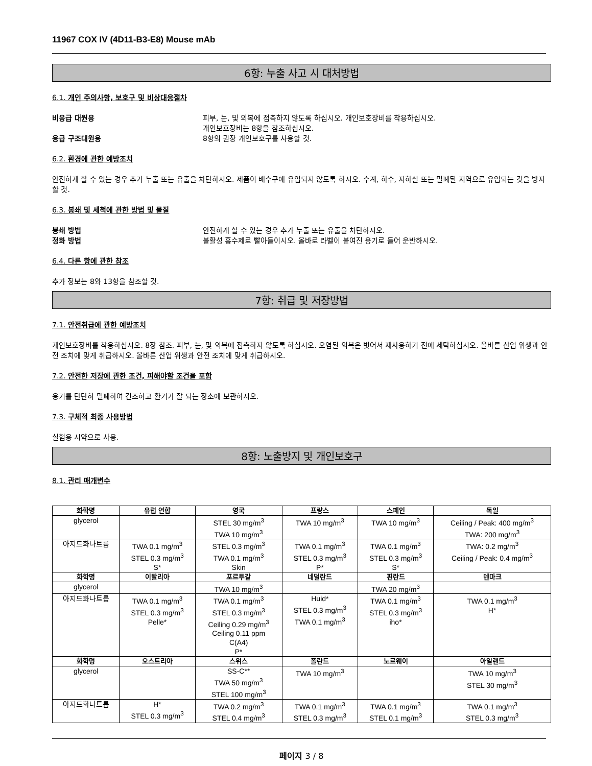11967 COX IV (4D11-B3-E8) Mouse mAb
6항: 누출 사고 시 대처방법
6.1. 개인 주의사항, 보호구 및 비상대응절차
비응급 대원용 피부, 눈, 및 의복에 접촉하지 않도록 하십시오. 개인보호장비를 착용하십시오.
개인보호장비는 8항을 참조하십시오.
응급 구조대원용 8항의 권장 개인보호구를 사용할 것.
6.2. 환경에 관한 예방조치
안전하게 할 수 있는 경우 추가 누출 또는 유출을 차단하시오. 제품이 배수구에 유입되지 않도록 하시오. 수계, 하수, 지하실 또는 밀폐된 지역으로 유입되는 것을 방지할 것.
6.3. 봉쇄 및 세척에 관한 방법 및 물질
봉쇄 방법 안전하게 할 수 있는 경우 추가 누출 또는 유출을 차단하시오.
정화 방법 불활성 흡수제로 빨아들이시오. 올바로 라벨이 붙여진 용기로 들어 운반하시오.
6.4. 다른 항에 관한 참조
추가 정보는 8와 13항을 참조할 것.
7항: 취급 및 저장방법
7.1. 안전취급에 관한 예방조치
개인보호장비를 착용하십시오. 8장 참조. 피부, 눈, 및 의복에 접촉하지 않도록 하십시오. 오염된 의복은 벗어서 재사용하기 전에 세탁하십시오. 올바른 산업 위생과 안전 조치에 맞게 취급하시오. 올바른 산업 위생과 안전 조치에 맞게 취급하시오.
7.2. 안전한 저장에 관한 조건, 피해야할 조건을 포함
용기를 단단히 밀폐하여 건조하고 환기가 잘 되는 장소에 보관하시오.
7.3. 구체적 최종 사용방법
실험용 시약으로 사용.
8항: 노출방지 및 개인보호구
8.1. 관리 매개변수
| 화학명 | 유럽 연합 | 영국 | 프랑스 | 스페인 | 독일 |
| --- | --- | --- | --- | --- | --- |
| glycerol | | STEL 30 mg/m<sup>3</sup> TWA 10 mg/m<sup>3</sup> | TWA 10 mg/m<sup>3</sup> | TWA 10 mg/m<sup>3</sup> | Ceiling / Peak: 400 mg/m<sup>3</sup> TWA: 200 mg/m<sup>3</sup> |
| 아지드화나트륨 | TWA 0.1 mg/m<sup>3</sup> STEL 0.3 mg/m<sup>3</sup> S* | STEL 0.3 mg/m<sup>3</sup> TWA 0.1 mg/m<sup>3</sup> Skin | TWA 0.1 mg/m<sup>3</sup> STEL 0.3 mg/m<sup>3</sup> P* | TWA 0.1 mg/m<sup>3</sup> STEL 0.3 mg/m<sup>3</sup> S* | TWA: 0.2 mg/m<sup>3</sup> Ceiling / Peak: 0.4 mg/m<sup>3</sup> |
| 화학명 | 이탈리아 | 포르투갈 | 네덜란드 | 핀란드 | 덴마크 |
| glycerol | | TWA 10 mg/m<sup>3</sup> | | TWA 20 mg/m<sup>3</sup> | |
| 아지드화나트륨 | TWA 0.1 mg/m<sup>3</sup> STEL 0.3 mg/m<sup>3</sup> Pelle* | TWA 0.1 mg/m<sup>3</sup> STEL 0.3 mg/m<sup>3</sup> Ceiling 0.29 mg/m<sup>3</sup> Ceiling 0.11 ppm C(A4) P* | Huid* STEL 0.3 mg/m<sup>3</sup> TWA 0.1 mg/m<sup>3</sup> | TWA 0.1 mg/m<sup>3</sup> STEL 0.3 mg/m<sup>3</sup> iho* | TWA 0.1 mg/m<sup>3</sup> H* |
| 화학명 | 오스트리아 | 스위스 | 폴란드 | 노르웨이 | 아일랜드 |
| glycerol | | SS-C** TWA 50 mg/m<sup>3</sup> STEL 100 mg/m<sup>3</sup> | TWA 10 mg/m<sup>3</sup> | | TWA 10 mg/m<sup>3</sup> STEL 30 mg/m<sup>3</sup> |
| 아지드화나트륨 | H* STEL 0.3 mg/m<sup>3</sup> | TWA 0.2 mg/m<sup>3</sup> STEL 0.4 mg/m<sup>3</sup> | TWA 0.1 mg/m<sup>3</sup> STEL 0.3 mg/m<sup>3</sup> | TWA 0.1 mg/m<sup>3</sup> STEL 0.1 mg/m<sup>3</sup> | TWA 0.1 mg/m<sup>3</sup> STEL 0.3 mg/m<sup>3</sup> |
페이지 3 / 8